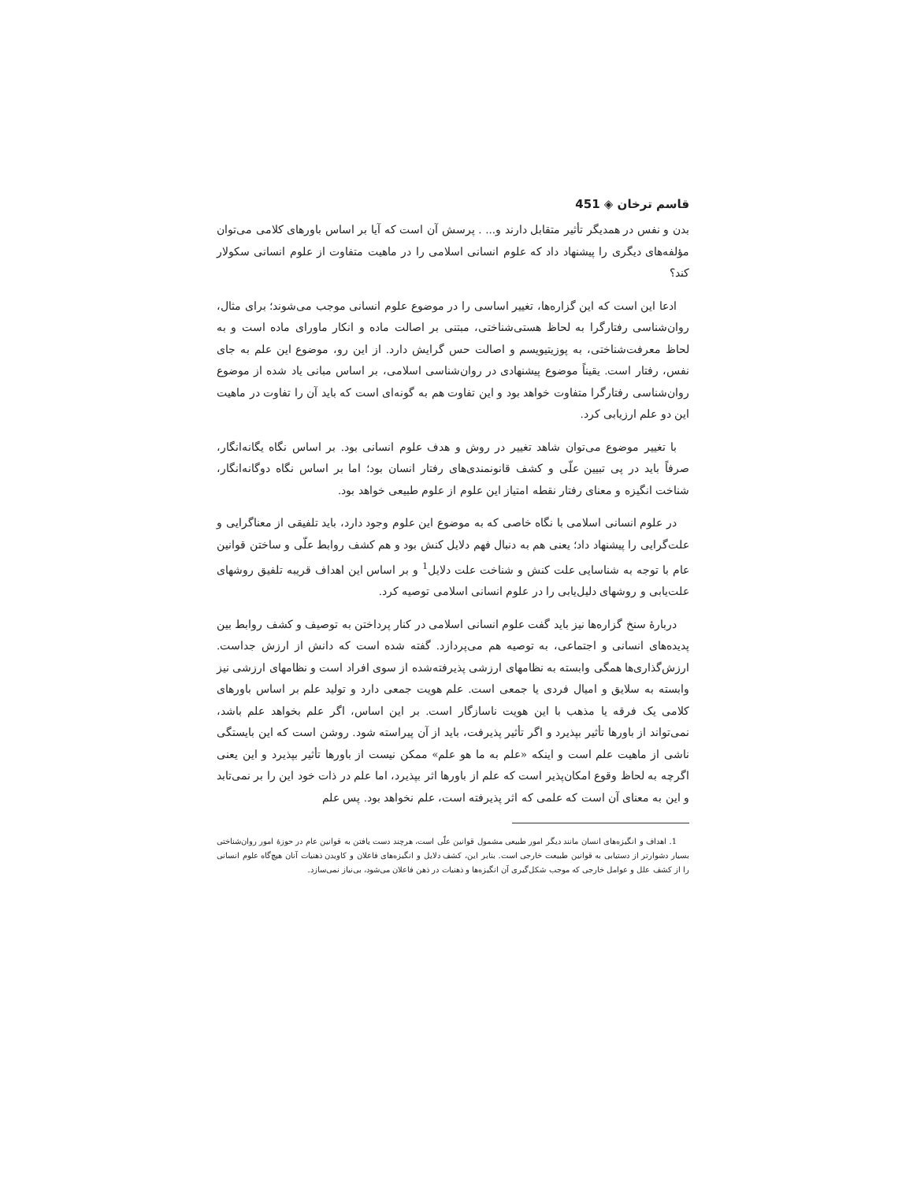قاسم ترخان ◈ 451
بدن و نفس در همدیگر تأثیر متقابل دارند و... . پرسش آن است که آیا بر اساس باورهای کلامی می‌توان مؤلفه‌های دیگری را پیشنهاد داد که علوم انسانی اسلامی را در ماهیت متفاوت از علوم انسانی سکولار کند؟
ادعا این است که این گزاره‌ها، تغییر اساسی را در موضوع علوم انسانی موجب می‌شوند؛ برای مثال، روان‌شناسی رفتارگرا به لحاظ هستی‌شناختی، مبتنی بر اصالت ماده و انکار ماورای ماده است و به لحاظ معرفت‌شناختی، به پوزیتیویسم و اصالت حس گرایش دارد. از این رو، موضوع این علم به جای نفس، رفتار است. یقیناً موضوع پیشنهادی در روان‌شناسی اسلامی، بر اساس مبانی یاد شده از موضوع روان‌شناسی رفتارگرا متفاوت خواهد بود و این تفاوت هم به گونه‌ای است که باید آن را تفاوت در ماهیت این دو علم ارزیابی کرد.
با تغییر موضوع می‌توان شاهد تغییر در روش و هدف علوم انسانی بود. بر اساس نگاه یگانه‌انگار، صرفاً باید در پی تبیین علّی و کشف قانونمندی‌های رفتار انسان بود؛ اما بر اساس نگاه دوگانه‌انگار، شناخت انگیزه و معنای رفتار نقطه امتیاز این علوم از علوم طبیعی خواهد بود.
در علوم انسانی اسلامی با نگاه خاصی که به موضوع این علوم وجود دارد، باید تلفیقی از معناگرایی و علت‌گرایی را پیشنهاد داد؛ یعنی هم به دنبال فهم دلایل کنش بود و هم کشف روابط علّی و ساختن قوانین عام با توجه به شناسایی علت کنش و شناخت علت دلایل<sup>1</sup> و بر اساس این اهداف قریبه تلفیق روشهای علت‌یابی و روشهای دلیل‌یابی را در علوم انسانی اسلامی توصیه کرد.
دربارهٔ سنخ گزاره‌ها نیز باید گفت علوم انسانی اسلامی در کنار پرداختن به توصیف و کشف روابط بین پدیده‌های انسانی و اجتماعی، به توصیه هم می‌پردازد. گفته شده است که دانش از ارزش جداست. ارزش‌گذاری‌ها همگی وابسته به نظامهای ارزشی پذیرفته‌شده از سوی افراد است و نظامهای ارزشی نیز وابسته به سلایق و امیال فردی یا جمعی است. علم هویت جمعی دارد و تولید علم بر اساس باورهای کلامی یک فرقه یا مذهب با این هویت ناسازگار است. بر این اساس، اگر علم بخواهد علم باشد، نمی‌تواند از باورها تأثیر بپذیرد و اگر تأثیر پذیرفت، باید از آن پیراسته شود. روشن است که این بایستگی ناشی از ماهیت علم است و اینکه «علم به ما هو علم» ممکن نیست از باورها تأثیر بپذیرد و این یعنی اگرچه به لحاظ وقوع امکان‌پذیر است که علم از باورها اثر بپذیرد، اما علم در ذات خود این را بر نمی‌تابد و این به معنای آن است که علمی که اثر پذیرفته است، علم نخواهد بود. پس علم
1. اهداف و انگیزه‌های انسان مانند دیگر امور طبیعی مشمول قوانین علّی است، هرچند دست یافتن به قوانین عام در حوزهٔ امور روان‌شناختی بسیار دشوارتر از دستیابی به قوانین طبیعت خارجی است. بنابر این، کشف دلایل و انگیزه‌های فاعلان و کاویدن ذهنیات آنان هیچ‌گاه علوم انسانی را از کشف علل و عوامل خارجی که موجب شکل‌گیری آن انگیزه‌ها و ذهنیات در ذهن فاعلان می‌شود، بی‌نیاز نمی‌سازد.